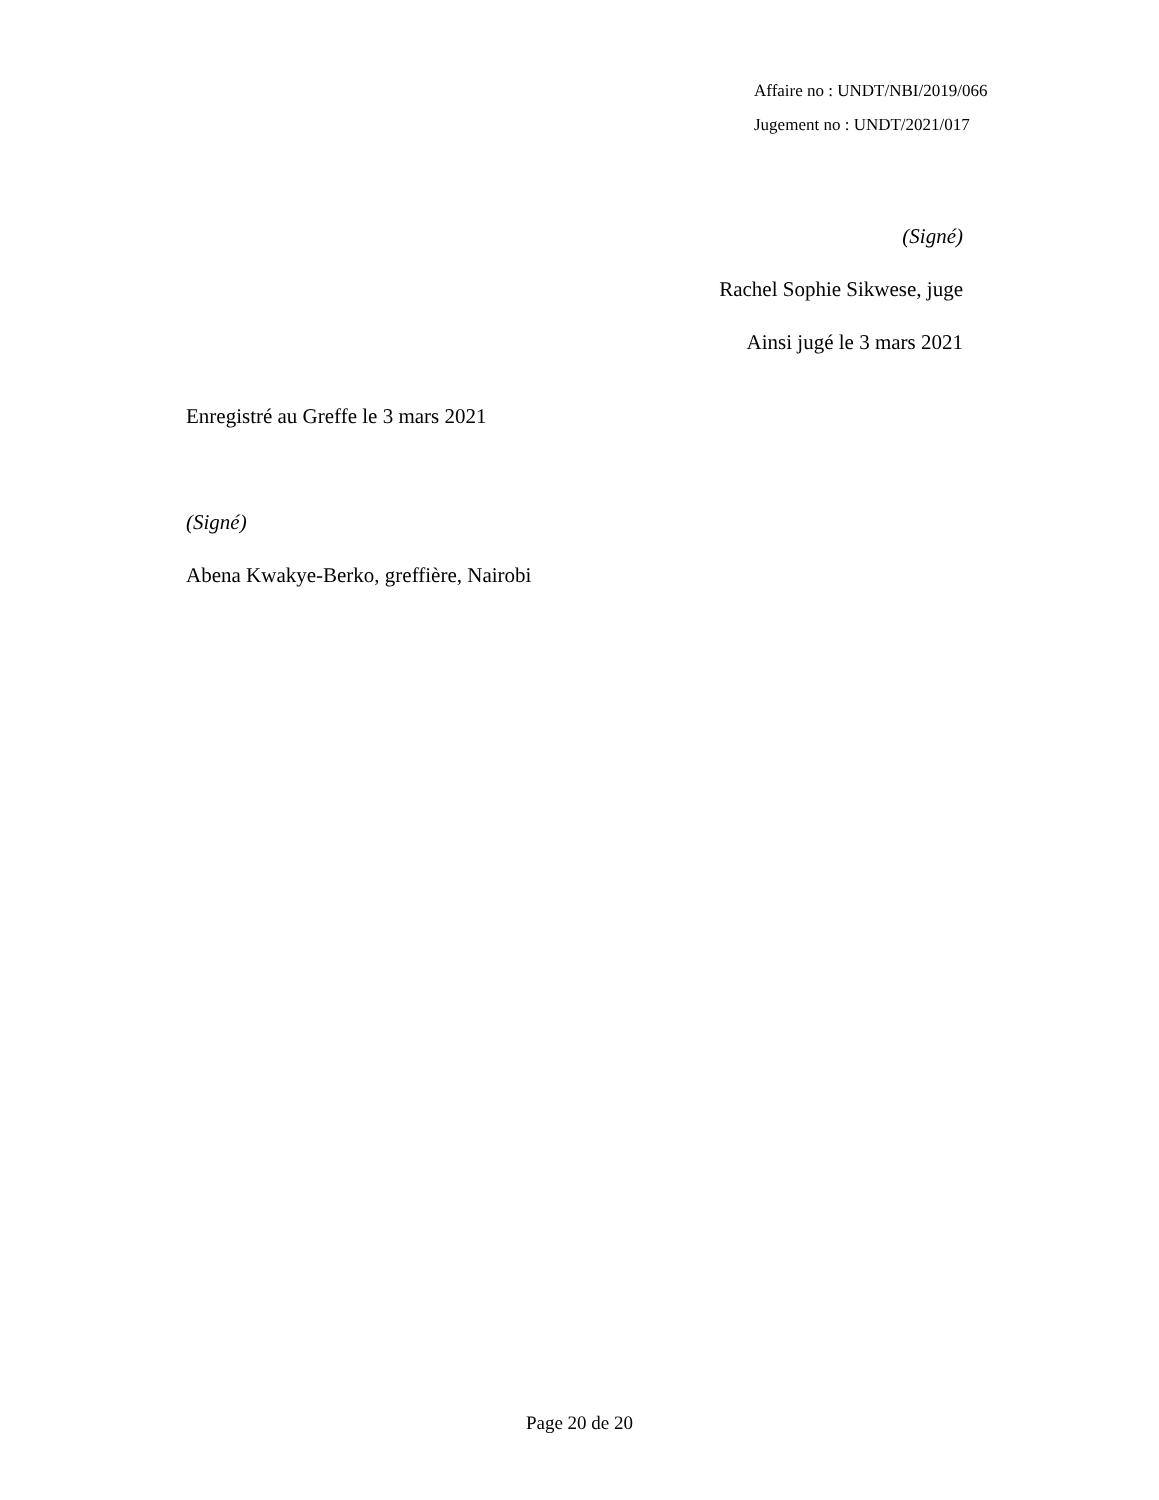Affaire no : UNDT/NBI/2019/066
Jugement no : UNDT/2021/017
(Signé)
Rachel Sophie Sikwese, juge
Ainsi jugé le 3 mars 2021
Enregistré au Greffe le 3 mars 2021
(Signé)
Abena Kwakye-Berko, greffière, Nairobi
Page 20 de 20